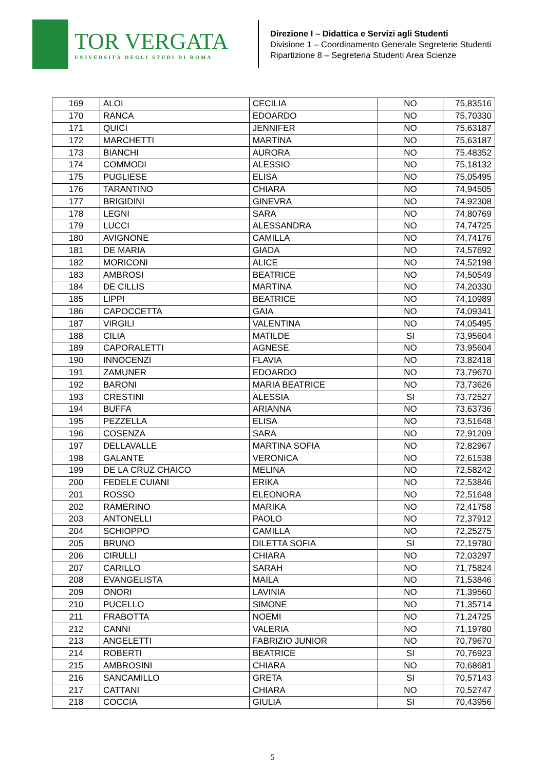TOR VERGATA
UNIVERSITÀ DEGLI STUDI DI ROMA
Direzione I – Didattica e Servizi agli Studenti
Divisione 1 – Coordinamento Generale Segreterie Studenti
Ripartizione 8 – Segreteria Studenti Area Scienze
| 169 | ALOI | CECILIA | NO | 75,83516 |
| 170 | RANCA | EDOARDO | NO | 75,70330 |
| 171 | QUICI | JENNIFER | NO | 75,63187 |
| 172 | MARCHETTI | MARTINA | NO | 75,63187 |
| 173 | BIANCHI | AURORA | NO | 75,48352 |
| 174 | COMMODI | ALESSIO | NO | 75,18132 |
| 175 | PUGLIESE | ELISA | NO | 75,05495 |
| 176 | TARANTINO | CHIARA | NO | 74,94505 |
| 177 | BRIGIDINI | GINEVRA | NO | 74,92308 |
| 178 | LEGNI | SARA | NO | 74,80769 |
| 179 | LUCCI | ALESSANDRA | NO | 74,74725 |
| 180 | AVIGNONE | CAMILLA | NO | 74,74176 |
| 181 | DE MARIA | GIADA | NO | 74,57692 |
| 182 | MORICONI | ALICE | NO | 74,52198 |
| 183 | AMBROSI | BEATRICE | NO | 74,50549 |
| 184 | DE CILLIS | MARTINA | NO | 74,20330 |
| 185 | LIPPI | BEATRICE | NO | 74,10989 |
| 186 | CAPOCCETTA | GAIA | NO | 74,09341 |
| 187 | VIRGILI | VALENTINA | NO | 74,05495 |
| 188 | CILIA | MATILDE | SI | 73,95604 |
| 189 | CAPORALETTI | AGNESE | NO | 73,95604 |
| 190 | INNOCENZI | FLAVIA | NO | 73,82418 |
| 191 | ZAMUNER | EDOARDO | NO | 73,79670 |
| 192 | BARONI | MARIA BEATRICE | NO | 73,73626 |
| 193 | CRESTINI | ALESSIA | SI | 73,72527 |
| 194 | BUFFA | ARIANNA | NO | 73,63736 |
| 195 | PEZZELLA | ELISA | NO | 73,51648 |
| 196 | COSENZA | SARA | NO | 72,91209 |
| 197 | DELLAVALLE | MARTINA SOFIA | NO | 72,82967 |
| 198 | GALANTE | VERONICA | NO | 72,61538 |
| 199 | DE LA CRUZ CHAICO | MELINA | NO | 72,58242 |
| 200 | FEDELE CUIANI | ERIKA | NO | 72,53846 |
| 201 | ROSSO | ELEONORA | NO | 72,51648 |
| 202 | RAMERINO | MARIKA | NO | 72,41758 |
| 203 | ANTONELLI | PAOLO | NO | 72,37912 |
| 204 | SCHIOPPO | CAMILLA | NO | 72,25275 |
| 205 | BRUNO | DILETTA SOFIA | SI | 72,19780 |
| 206 | CIRULLI | CHIARA | NO | 72,03297 |
| 207 | CARILLO | SARAH | NO | 71,75824 |
| 208 | EVANGELISTA | MAILA | NO | 71,53846 |
| 209 | ONORI | LAVINIA | NO | 71,39560 |
| 210 | PUCELLO | SIMONE | NO | 71,35714 |
| 211 | FRABOTTA | NOEMI | NO | 71,24725 |
| 212 | CANNI | VALERIA | NO | 71,19780 |
| 213 | ANGELETTI | FABRIZIO JUNIOR | NO | 70,79670 |
| 214 | ROBERTI | BEATRICE | SI | 70,76923 |
| 215 | AMBROSINI | CHIARA | NO | 70,68681 |
| 216 | SANCAMILLO | GRETA | SI | 70,57143 |
| 217 | CATTANI | CHIARA | NO | 70,52747 |
| 218 | COCCIA | GIULIA | SI | 70,43956 |
5